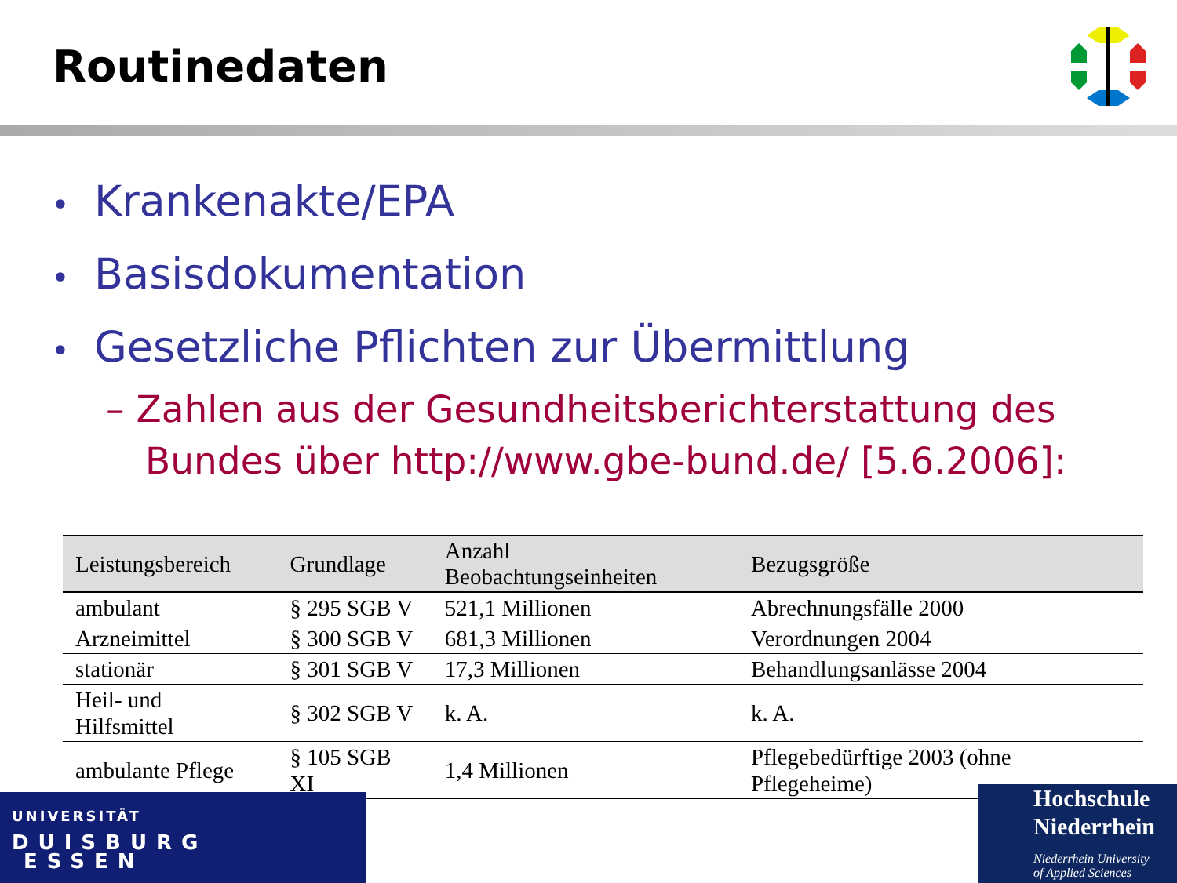Routinedaten
• Krankenakte/EPA
• Basisdokumentation
• Gesetzliche Pflichten zur Übermittlung
– Zahlen aus der Gesundheitsberichterstattung des Bundes über http://www.gbe-bund.de/ [5.6.2006]:
| Leistungsbereich | Grundlage | Anzahl Beobachtungseinheiten | Bezugsgröße |
| --- | --- | --- | --- |
| ambulant | § 295 SGB V | 521,1 Millionen | Abrechnungsfälle 2000 |
| Arzneimittel | § 300 SGB V | 681,3 Millionen | Verordnungen 2004 |
| stationär | § 301 SGB V | 17,3 Millionen | Behandlungsanlässe 2004 |
| Heil- und Hilfsmittel | § 302 SGB V | k. A. | k. A. |
| ambulante Pflege | § 105 SGB XI | 1,4 Millionen | Pflegebedürftige 2003 (ohne Pflegeheime) |
UNIVERSITÄT
DUISBURG
ESSEN
Hochschule
Niederrhein
Niederrhein University
of Applied Sciences